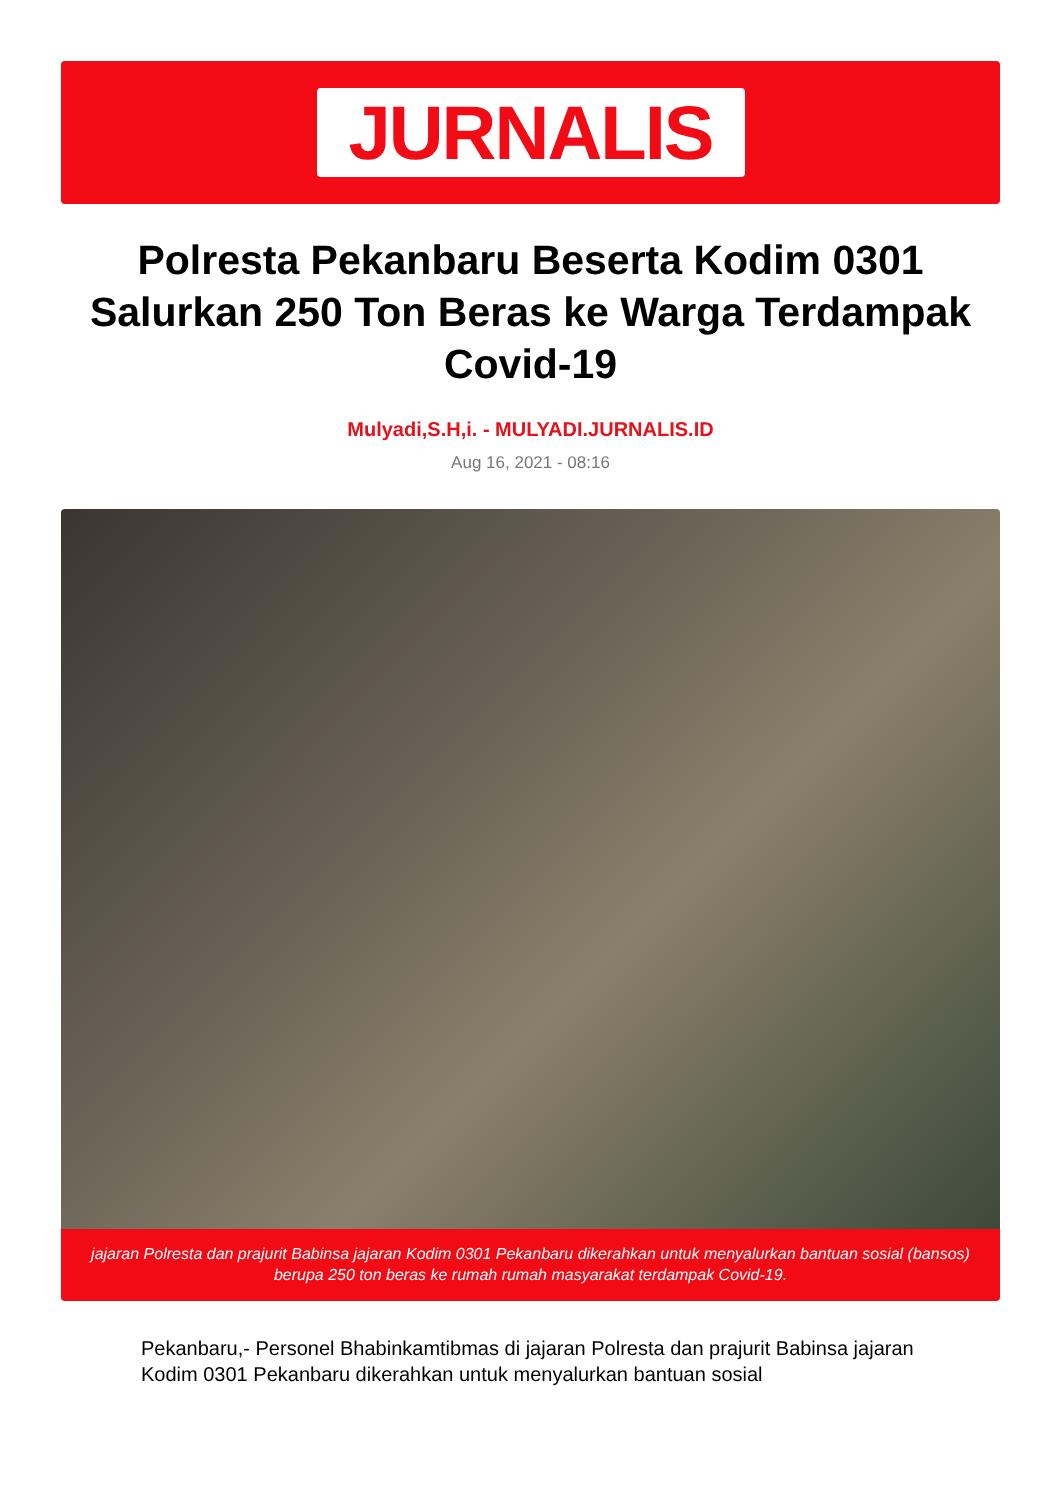JURNALIS
Polresta Pekanbaru Beserta Kodim 0301 Salurkan 250 Ton Beras ke Warga Terdampak Covid-19
Mulyadi,S.H,i. - MULYADI.JURNALIS.ID
Aug 16, 2021 - 08:16
jajaran Polresta dan prajurit Babinsa jajaran Kodim 0301 Pekanbaru dikerahkan untuk menyalurkan bantuan sosial (bansos) berupa 250 ton beras ke rumah rumah masyarakat terdampak Covid-19.
Pekanbaru,- Personel Bhabinkamtibmas di jajaran Polresta dan prajurit Babinsa jajaran Kodim 0301 Pekanbaru dikerahkan untuk menyalurkan bantuan sosial